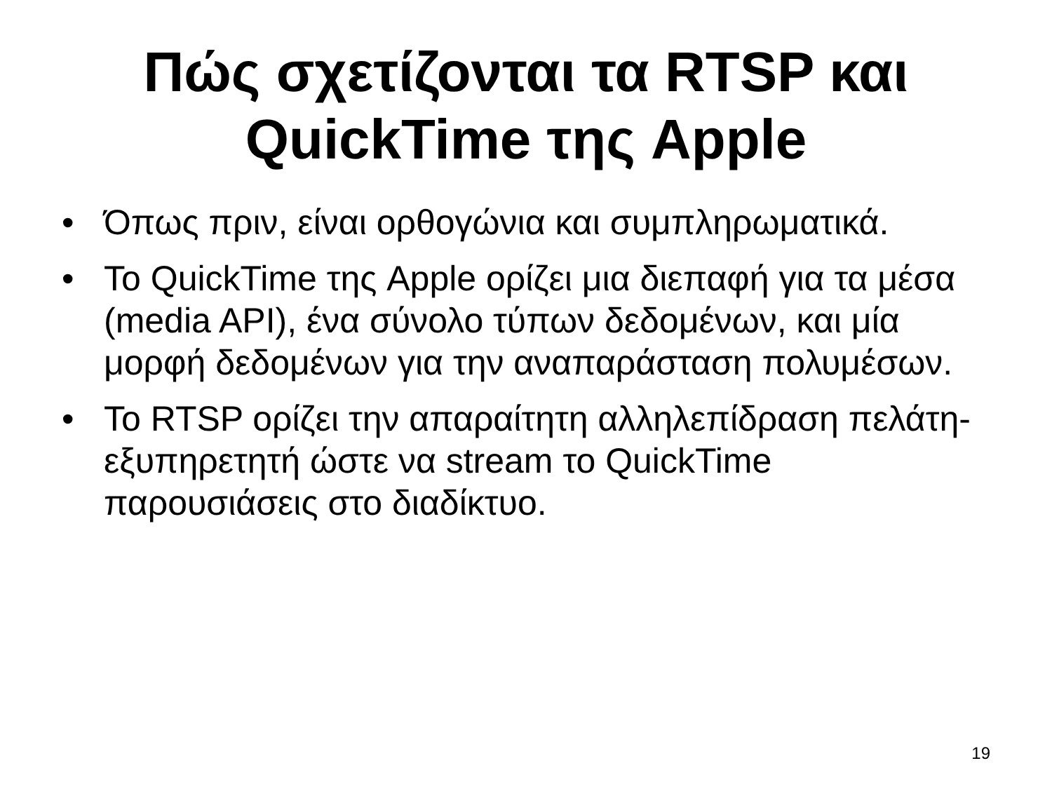Πώς σχετίζονται τα RTSP και
QuickTime της Apple
• Όπως πριν, είναι ορθογώνια και συμπληρωματικά.
• Το QuickTime της Apple ορίζει μια διεπαφή για τα μέσα (media API), ένα σύνολο τύπων δεδομένων, και μία μορφή δεδομένων για την αναπαράσταση πολυμέσων.
• Το RTSP ορίζει την απαραίτητη αλληλεπίδραση πελάτη-εξυπηρετητή ώστε να stream το QuickTime παρουσιάσεις στο διαδίκτυο.
19